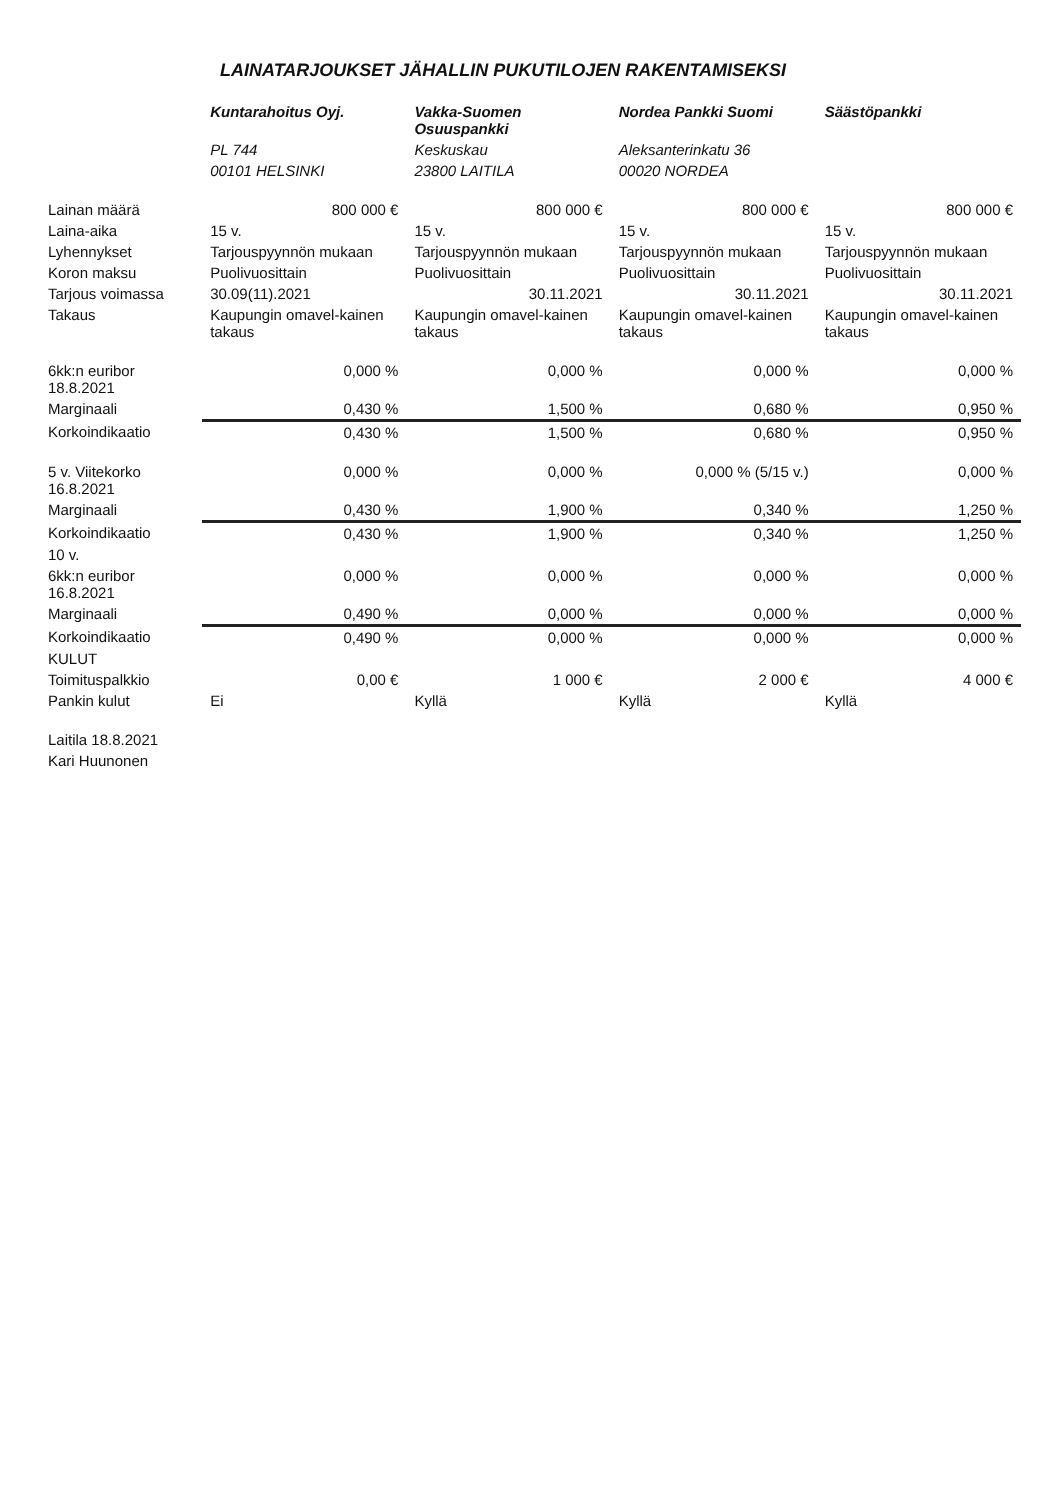LAINATARJOUKSET JÄHALLIN PUKUTILOJEN RAKENTAMISEKSI
| | Kuntarahoitus Oyj. | Vakka-Suomen Osuuspankki | Nordea Pankki Suomi | Säästöpankki |
| | PL 744 | Keskuskau | Aleksanterinkatu 36 | |
| | 00101 HELSINKI | 23800 LAITILA | 00020 NORDEA | |
| Lainan määrä | 800 000 € | 800 000 € | 800 000 € | 800 000 € |
| Laina-aika | 15 v. | 15 v. | 15 v. | 15 v. |
| Lyhennykset | Tarjouspyynnön mukaan | Tarjouspyynnön mukaan | Tarjouspyynnön mukaan | Tarjouspyynnön mukaan |
| Koron maksu | Puolivuosittain | Puolivuosittain | Puolivuosittain | Puolivuosittain |
| Tarjous voimassa | 30.09(11).2021 | 30.11.2021 | 30.11.2021 | 30.11.2021 |
| Takaus | Kaupungin omavel-kainen takaus | Kaupungin omavel-kainen takaus | Kaupungin omavel-kainen takaus | Kaupungin omavel-kainen takaus |
| 6kk:n euribor 18.8.2021 | 0,000 % | 0,000 % | 0,000 % | 0,000 % |
| Marginaali | 0,430 % | 1,500 % | 0,680 % | 0,950 % |
| Korkoindikaatio | 0,430 % | 1,500 % | 0,680 % | 0,950 % |
| 5 v. Viitekorko 16.8.2021 | 0,000 % | 0,000 % | 0,000 % (5/15 v.) | 0,000 % |
| Marginaali | 0,430 % | 1,900 % | 0,340 % | 1,250 % |
| Korkoindikaatio | 0,430 % | 1,900 % | 0,340 % | 1,250 % |
| 10 v. | | | | |
| 6kk:n euribor 16.8.2021 | 0,000 % | 0,000 % | 0,000 % | 0,000 % |
| Marginaali | 0,490 % | 0,000 % | 0,000 % | 0,000 % |
| Korkoindikaatio | 0,490 % | 0,000 % | 0,000 % | 0,000 % |
| KULUT | | | | |
| Toimituspalkkio | 0,00 € | 1 000 € | 2 000 € | 4 000 € |
| Pankin kulut | Ei | Kyllä | Kyllä | Kyllä |
| Laitila 18.8.2021 | | | | |
| Kari Huunonen | | | | |